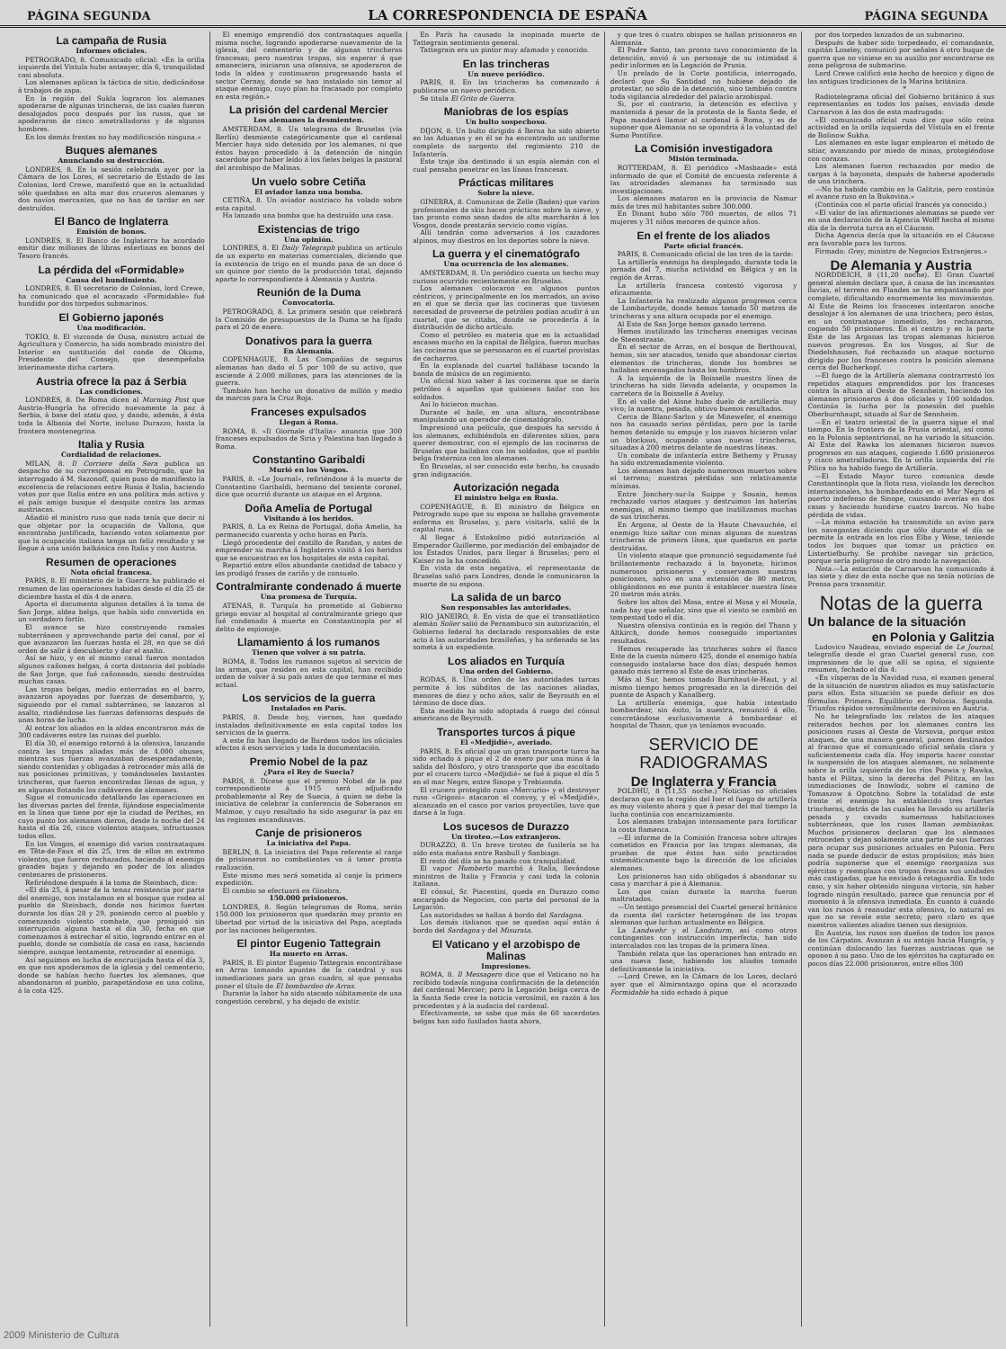PÁGINA SEGUNDA LA CORRESPONDENCIA DE ESPAÑA PÁGINA SEGUNDA
La campaña de Rusia
Informes oficiales.
PETROGRADO, 8. Comunicado oficial: «En la orilla izquierda del Vistula hubo anteayer, día 6, tranquilidad casi absoluta.
Los alemanes aplican la táctica de sitio, dedicándose á trabajos de zapa.
En la región del Sukla lograron los alemanes apoderarse de algunas trincheras, de las cuales fueron desalojados poco después por los rusos, que se apoderaron de cinco ametralladoras y de algunos hombres.
En los demás frentes no hay modificación ninguna.»
Buques alemanes
Anunciando su destrucción.
LONDRES, 8. En la sesión celebrada ayer por la Cámara de los Lores, el secretario de Estado de las Colonias, lord Crewe, manifestó que en la actualidad sólo quedaban en alta mar dos cruceros alemanes y dos navíos mercantes, que no han de tardar en ser destruídos.
El Banco de Inglaterra
Emisión de bonos.
LONDRES, 8. El Banco de Inglaterra ha acordado emitir diez millones de libras esterlinas en bonos del Tesoro francés.
La pérdida del «Formidable»
Causa del hundimiento.
LONDRES, 8. El secretario de Colonias, lord Crewe, ha comunicado que el acorazado «Formidable» fué hundido por dos torpedos submarinos.
El Gobierno japonés
Una modificación.
TOKIO, 8. El vizconde de Ousa, ministro actual de Agricultura y Comercio, ha sido nombrado ministro del Interior en sustitución del conde de Okuma, Presidente del Consejo, que desempeñaba interinamente dicha cartera.
Austria ofrece la paz á Serbia
Las condiciones.
LONDRES, 8. De Roma dicen al Morning Post que Austria-Hungría ha ofrecido nuevamente la paz á Serbia, á base del statu quo, y dando, además, á ésta toda la Albania del Norte, incluso Durazzo, hasta la frontera montenegrina.
Italia y Rusia
Cordialidad de relaciones.
MILAN, 8. Il Corriere della Sera publica un despacho de su corresponsal en Petrogrado, que ha interrogado á M. Sazonoff, quien puso de manifiesto la excelencia de relaciones entre Rusia é Italia, haciendo votos por que Italia entre en una política más activa y el país amigo busque el desquite contra las armas austriacas.
Añadió el ministro ruso que nada tenía que decir ni que objetar por la ocupación de Vallona, que encontraba justificada, haciendo votos solamente por que la ocupación italiana tenga un feliz resultado y se llegue á una unión balkánica con Italia y con Austria.
Resumen de operaciones
Nota oficial francesa.
PARIS, 8. El ministerio de la Guerra ha publicado el resumen de las operaciones habidas desde el día 25 de diciembre hasta el día 4 de enero.
Aporta el documento algunos detalles á la toma de San Jorge, aldea belga, que había sido convertida en un verdadero fortín.
El avance se hizo construyendo ramales subterráneos y aprovechando parte del canal, por el que avanzaron las fuerzas hasta el 28, en que se dió orden de salir á descubierto y dar el asalto.
Así se hizo, y en el mismo canal fueron montados algunos cañones belgas, á corta distancia del poblado de San Jorge, que fué cañoneado, siendo destruídas muchas casas.
Las tropas belgas, medio enterradas en el barro, avanzaron apoyadas por fuerzas de desembarco, y, siguiendo por el ramal subterráneo, se lanzaron al asalto, rindiéndose las fuerzas defensoras después de unas horas de lucha.
Al entrar los aliados en la aldea encontraron más de 300 cadáveres entre las ruinas del pueblo.
El día 30, el enemigo retornó á la ofensiva, lanzando contra las tropas aliadas más de 4.000 obuses, mientras sus fuerzas avanzaban desesperadamente, siendo contenidas y obligadas á retroceder más allá de sus posiciones primitivas, y tomándoseles bastantes trincheras, que fueron encontradas llenas de agua, y en algunas flotando los cadáveres de alemanes.
Sigue el comunicado detallando las operaciones en las diversas partes del frente, fijándose especialmente en la línea que tiene por eje la ciudad de Perthes, en cuyo punto los alemanes dieron, desde la noche del 24 hasta el día 26, cinco violentos ataques, infructuosos todos ellos.
En los Vosgos, el enemigo dió varios contraataques en Tête-de-Faux el día 25, tres de ellos en extremo violentos, que fueron rechazados, haciendo al enemigo grandes bajas y dejando en poder de los aliados centenares de prisioneros.
Refiriéndose después á la toma de Steinbach, dice:
«El día 25, á pesar de la tenaz resistencia por parte del enemigo, nos instalamos en el bosque que rodea al pueblo de Steinbach, donde nos hicimos fuertes durante los días 28 y 29, poniendo cerco al pueblo y comenzando violento combate, que prosiguió sin interrupción alguna hasta el día 30, fecha en que comenzamos á estrechar el sitio, logrando entrar en el pueblo, donde se combatía de casa en casa, haciendo siempre, aunque lentamente, retroceder al enemigo.
Así seguimos en lucha de encrucijada hasta el día 3, en que nos apoderamos de la iglesia y del cementerio, donde se habían hecho fuertes los alemanes, que abandonaron el pueblo, parapetándose en una colina, á la cota 425.
El enemigo emprendió dos contraataques aquella misma noche, logrando apoderarse nuevamente de la iglesia, del cementerio y de algunas trincheras francesas; pero nuestras tropas, sin esperar á que amaneciera, iniciaron una ofensiva, se apoderaron de toda la aldea y continuaron progresando hasta el sector Cernay, donde se han instalado sin temor al ataque enemigo, cuyo plan ha fracasado por completo en esta región.»
La prisión del cardenal Mercier
Los alemanes la desmienten.
AMSTERDAM, 8. Un telegrama de Bruselas (vía Berlín) desmiente categóricamente que el cardenal Mercier haya sido detenido por los alemanes, ni que éstos hayan procedido á la detención de ningún sacerdote por haber leído á los fieles belgas la pastoral del arzobispo de Malinas.
Un vuelo sobre Cetiña
El aviador lanza una bomba.
CETIÑA, 8. Un aviador austriaco ha volado sobre esta capital.
Ha lanzado una bomba que ha destruído una casa.
Existencias de trigo
Una opinión.
LONDRES, 8. El Daily Telegraph publica un artículo de un experto en materias comerciales, diciendo que la existencia de trigo en el mundo pasa de un doce ó un quince por ciento de la producción total, dejando aparte lo correspondiente á Alemania y Austria.
Reunión de la Duma
Convocatoria.
PETROGRADO, 8. La primera sesión que celebrará la Comisión de presupuestos de la Duma se ha fijado para el 20 de enero.
Donativos para la guerra
En Alemania.
COPENHAGUE, 8. Las Compañías de seguros alemanas han dado el 5 por 100 de su activo, que asciende á 2.000 millones, para las atenciones de la guerra.
También han hecho un donativo de millón y medio de marcos para la Cruz Roja.
Franceses expulsados
Llegan á Roma.
ROMA, 8. «Il Giornale d'Italia» anuncia que 300 franceses expulsados de Siria y Palestina han llegado á Roma.
Constantino Garibaldi
Murió en los Vosgos.
PARIS, 8. «Le Journal», refiriéndose á la muerte de Constantino Garibaldi, hermano del teniente coronel, dice que ocurrió durante un ataque en el Argona.
Doña Amelia de Portugal
Visitando á los heridos.
PARIS, 8. La ex Reina de Portugal, doña Amelia, ha permanecido cuarenta y ocho horas en París.
Llegó procedente del castillo de Randan, y antes de emprender su marcha á Inglaterra visitó á los heridos que se encuentran en los hospitales de esta capital.
Repartió entre ellos abundante cantidad de tabaco y les prodigó frases de cariño y de consuelo.
Contralmirante condenado á muerte
Una promesa de Turquía.
ATENAS, 8. Turquía ha prometido al Gobierno griego enviar al hospital al contralmirante griego que fué condenado á muerte en Constantinopla por el delito de espionaje.
Llamamiento á los rumanos
Tienen que volver á su patria.
ROMA, 8. Todos los rumanos sujetos al servicio de las armas, que residen en esta capital, han recibido orden de volver á su país antes de que termine el mes actual.
Los servicios de la guerra
Instalados en París.
PARIS, 8. Desde hoy, viernes, han quedado instalados definitivamente en esta capital todos los servicios de la guerra.
A este fin han llegado de Burdeos todos los oficiales afectos á esos servicios y toda la documentación.
Premio Nobel de la paz
¿Para el Rey de Suecia?
PARIS, 8. Dícese que el premio Nobel de la paz correspondiente á 1915 será adjudicado probablemente al Rey de Suecia, á quien se debe la iniciativa de celebrar la conferencia de Soberanos en Malmoe, y cuyo resultado ha sido asegurar la paz en las regiones escandinavas.
Canje de prisioneros
La iniciativa del Papa.
BERLIN, 8. La iniciativa del Papa referente al canje de prisioneros no combatientes va á tener pronta realización.
Este mismo mes será sometida al canje la primera expedición.
El cambio se efectuará en Ginebra.
150.000 prisioneros.
LONDRES, 8. Según telegramas de Roma, serán 150.000 los prisioneros que quedarán muy pronto en libertad por virtud de la iniciativa del Papa, aceptada por las naciones beligerantes.
El pintor Eugenio Tattegrain
Ha muerto en Arras.
PARIS, 8. El pintor Eugenio Tattegrain encontrábase en Arras tomando apuntes de la catedral y sus inmediaciones para un gran cuadro, al que pensaba poner el título de El bombardeo de Arras.
Durante la labor ha sido atacado súbitamente de una congestión cerebral, y ha dejado de existir.
En París ha causado la inopinada muerte de Tattegrain sentimiento general.
Tattegrain era un pintor muy afamado y conocido.
En las trincheras
Un nuevo periódico.
PARIS, 8. En las trincheras ha comenzado á publicarse un nuevo periódico.
Se titula El Grito de Guerra.
Maniobras de los espías
Un bulto sospechoso.
DIJON, 8. Un bulto dirigido á Berna ha sido abierto en las Aduanas y en él se ha encontrado un uniforme completo de sargento del regimiento 210 de Infantería.
Este traje iba destinado á un espía alemán con el cual pensaba penetrar en las líneas francesas.
Prácticas militares
Sobre la nieve.
GINEBRA, 8. Comunican de Zelle (Baden) que varios profesionales de skis hacen prácticas sobre la nieve, y tan pronto como sean dados de alta marcharán á los Vosgos, donde prestarán servicio como vigías.
Allí tendrán como adversarios á los cazadores alpinos, muy diestros en los deportes sobre la nieve.
La guerra y el cinematógrafo
Una ocurrencia de los alemanes.
AMSTERDAM, 8. Un periódico cuenta un hecho muy curioso ocurrido recientemente en Bruselas.
Los alemanes colocaron en algunos puntos céntricos, y principalmente en los mercados, un aviso en el que se decía que las cocineras que tuviesen necesidad de proveerse de petróleo podían acudir á un cuartel, que se citaba, donde se procedería á la distribución de dicho artículo.
Como el petróleo es materia que en la actualidad escasea mucho en la capital de Bélgica, fueron muchas las cocineras que se personaron en el cuartel provistas de cacharros.
En la explanada del cuartel hallábase tocando la banda de música de un regimiento.
Un oficial hizo saber á las cocineras que se daría petróleo á aquellas que quisiesen bailar con los soldados.
Así lo hicieron muchas.
Durante el baile, en una altura, encontrábase manipulando un operador de cinematógrafo.
Impresionó una película, que después ha servido á los alemanes, exhibiéndola en diferentes sitios, para querer demostrar, con el ejemplo de las cocineras de Bruselas que bailaban con los soldados, que el pueblo belga fraterniza con los alemanes.
En Bruselas, al ser conocido este hecho, ha causado gran indignación.
Autorización negada
El ministro belga en Rusia.
COPENHAGUE, 8. El ministro de Bélgica en Petrogrado supo que su esposa se hallaba gravemente enferma en Bruselas, y, para visitarla, salió de la capital rusa.
Al llegar á Estokolmo pidió autorización al Emperador Guillermo, por mediación del embajador de los Estados Unidos, para llegar á Bruselas; pero el Kaiser no la ha concedido.
En vista de esta negativa, el representante de Bruselas salió para Londres, donde le comunicaron la muerte de su esposa.
La salida de un barco
Son responsables las autoridades.
RIO JANEIRO, 8. En vista de que el transatlántico alemán Solier salió de Pernambuco sin autorización, el Gobierno federal ha declarado responsables de este acto á las autoridades brasileñas, y ha ordenado se las someta á un expediente.
Los aliados en Turquía
Una orden del Gobierno.
RODAS, 8. Una orden de las autoridades turcas permite á los súbditos de las naciones aliadas, menores de diez y ocho años, salir de Beyrouth en el término de doce días.
Esta medida ha sido adoptada á ruego del cónsul americano de Beyrouth.
Transportes turcos á pique
El «Medjidié», averiado.
PARIS, 8. Es oficial que un gran transporte turco ha sido echado á pique el 2 de enero por una mina á la salida del Bósforo, y otro transporte que iba escoltado por el crucero turco «Medjidié» se fué á pique el día 5 en el mar Negro, entre Sinope y Trebizonda.
El crucero protegido ruso «Mercurio» y el destroyer ruso «Grigoni» atacaron el convoy, y el «Medjidié», alcanzado en el casco por varios proyectiles, tuvo que darse á la fuga.
Los sucesos de Durazzo
Un tiroteo.—Los extranjeros.
DURAZZO, 8. Un breve tiroteo de fusilería se ha oído esta mañana entre Rasbull y Sanbiago.
El resto del día se ha pasado con tranquilidad.
El vapor Humberto marchó á Italia, llevándose ministros de Italia y Francia y casi toda la colonia italiana.
El cónsul, Sr. Piacentini, queda en Durazzo como encargado de Negocios, con parte del personal de la Legación.
Las autoridades se hallan á bordo del Sardagna.
Los demás italianos que se quedan aquí están á bordo del Sardagna y del Misurata.
El Vaticano y el arzobispo de Malinas
Impresiones.
ROMA, 8. Il Messagero dice que el Vaticano no ha recibido todavía ninguna confirmación de la detención del cardenal Mercier; pero la Legación belga cerca de la Santa Sede cree la noticia verosímil, en razón á los precedentes y á la audacia del cardenal.
Efectivamente, se sabe que más de 60 sacerdotes belgas han sido fusilados hasta ahora,
y que tres ó cuatro obispos se hallan prisioneros en Alemania.
El Padre Santo, tan pronto tuvo conocimiento de la detención, envió á un personaje de su intimidad á pedir informes en la Legación de Prusia.
Un prelado de la Corte pontificia, interrogado, declaró que Su Santidad no hubiese dejado de protestar, no sólo de la detención, sino también contra toda vigilancia alrededor del palacio arzobispal.
Si, por el contrario, la detención es efectiva y mantenida á pesar de la protesta de la Santa Sede, el Papa mandará llamar al cardenal á Roma, y es de suponer que Alemania no se opondría á la voluntad del Sumo Pontífice.
La Comisión investigadora
Misión terminada.
ROTTERDAM, 8. El periódico «Masbaade» está informado de que el Comité de encuesta referente á las atrocidades alemanas ha terminado sus investigaciones.
Los alemanes mataron en la provincia de Namur más de tres mil habitantes sobre 300.000.
En Dinant hubo sólo 700 muertos, de ellos 71 mujeres y 31 niños menores de quince años.
En el frente de los aliados
Parte oficial francés.
PARIS, 8. Comunicado oficial de las tres de la tarde:
La artillería enemiga ha desplegado, durante toda la jornada del 7, mucha actividad en Bélgica y en la región de Arras.
La artillería francesa contestó vigorosa y eficazmente.
La Infantería ha realizado algunos progresos cerca de Lombartzyde, donde hemos tomado 50 metros de trincheras y una altura ocupada por el enemigo.
Al Este de San Jorge hemos ganado terreno.
Hemos inutilizado las trincheras enemigas vecinas de Steenstraate.
En el sector de Arras, en el bosque de Berthouval, hemos, sin ser atacados, tenido que abandonar ciertos elementos de trincheras, donde los hombres se hallaban encenagados hasta los hombros.
A la izquierda de la Boisselle nuestra línea de trincheras ha sido llevada adelante, y ocupamos la carretera de la Boisselle á Aveluy.
En el valle del Aisne hubo duelo de artillería muy vivo; la nuestra, pesada, obtuvo buenos resultados.
Cerca de Blanc-Sarlon y de Minewefer, el enemigo nos ha causado serias pérdidas, pero por la tarde hemos detenido su empuje y los zuavos hicieron volar un blockaus, ocupando unas nuevas trincheras, situadas á 200 metros delante de nuestras líneas.
Un combate de infantería entre Bethemy y Prunay ha sido extremadamente violento.
Los alemanes han dejado numerosos muertos sobre el terreno; nuestras pérdidas son relativamente mínimas.
Entre Jonchery-sur-la Suippe y Souain, hemos rechazado varios ataques y destruimos las baterías enemigas, al mismo tiempo que inutilizamos muchas de sus trincheras.
En Argona, al Oeste de la Haute Chevauchée, el enemigo hizo saltar con minas algunas de nuestras trincheras de primera línea, que quedaron en parte destruídas.
Un violento ataque que pronunció seguidamente fué brillantemente rechazado á la bayoneta; hicimos numerosos prisioneros y conservamos nuestras posiciones, salvo en una extensión de 80 metros, obligándonos en ese punto á establecer nuestra línea 20 metros más atrás.
Sobre los altos del Mosa, entre el Mosa y el Mosela, nada hay que señalar, sino que el viento se cambió en tempestad todo el día.
Nuestra ofensiva continúa en la región del Thann y Altkirch, donde hemos conseguido importantes resultados.
Hemos recuperado las trincheras sobre el flanco Este de la cuesta número 425, donde el enemigo había conseguido instalarse hace dos días; después hemos ganado más terreno al Este de esas trincheras.
Más al Sur, hemos tomado Burnhaut-le-Haut, y al mismo tiempo hemos progresado en la dirección del puente de Aspach y Kanalberg.
La artillería enemiga, que había intentado bombardear, sin éxito, la nuestra, renunció á ello, concretándose exclusivamente á bombardear el hospital de Thann, que ya teníamos evacuado.
SERVICIO DE RADIOGRAMAS
De Inglaterra y Francia
POLDHU, 8 (11,55 noche.) Noticias no oficiales declaran que en la región del Iser el fuego de artillería es muy violento ahora y que á pesar del mal tiempo la lucha continúa con encarnizamiento.
Los alemanes trabajan intensamente para fortificar la costa flamenca.
—El informe de la Comisión francesa sobre ultrajes cometidos en Francia por las tropas alemanas, da pruebas de que éstos han sido practicados sistemáticamente bajo la dirección de los oficiales alemanes.
Los prisioneros han sido obligados á abandonar su casa y marchar á pie á Alemania.
Los que caían durante la marcha fueron maltratados.
—Un testigo presencial del Cuartel general británico da cuenta del carácter heterogéneo de las tropas alemanas que luchan actualmente en Bélgica.
La Landwehr y el Landsturm, así como otros contingentes con instrucción imperfecta, han sido intercalados con las tropas de la primera línea.
También relata que las operaciones han entrado en una nueva fase, habiendo los aliados tomado definitivamente la iniciativa.
—Lord Crewe, en la Cámara de los Lores, declaró ayer que el Almirantazgo opina que el acorazado Formidable ha sido echado á pique
por dos torpedos lanzados de un submarino.
Después de haber sido torpedeado, el comandante, capitán Loseley, comunicó por señales á otro buque de guerra que no viniese en su auxilio por encontrarse en zona peligrosa de submarino.
Lord Crewe calificó este hecho de heroico y digno de las antiguas tradiciones de la Marina británica.
*
Radiotelegrama oficial del Gobierno británico á sus representantes en todos los países, enviado desde Carnarvon á las dos de esta madrugada:
«El comunicado oficial ruso dice que sólo reina actividad en la orilla izquierda del Vístula en el frente de Bolinow Sukha.
Los alemanes en este lugar emplearon el método de sitiar, avanzando por miedo de minas, protegiéndose con corazas.
Los alemanes fueron rechazados por medio de cargas á la bayoneta, después de haberse apoderado de una trinchera.
—No ha habido cambio en la Galitzia, pero continúa el avance ruso en la Bukovina.»
(Continúa con el parte oficial francés ya conocido.)
«El valor de las afirmaciones alemanas se puede ver en una declaración de la Agencia Wolff hecha el mismo día de la derrota turca en el Cáucaso.
Dicha Agencia decía que la situación en el Cáucaso era favorable para los turcos.
Firmado: Grey, ministro de Negocios Extranjeros.»
De Alemania y Austria
NORDDEICH, 8 (11,20 noche). El Gran Cuartel general alemán declara que, á causa de las incesantes lluvias, el terreno en Flandes se ha empantanado por completo, dificultando enormemente los movimientos. Al Este de Reims los franceses intentaron anoche desalojar á los alemanes de una trinchera; pero éstos, en un contraataque inmediato, los rechazaron, cogiendo 50 prisioneros. En el centro y en la parte Este de las Argonas las tropas alemanas hicieron nuevos progresos. En los Vosgos, al Sur de Diedelshausen, fué rechazado un ataque nocturno dirigido por los franceses contra la posición alemana cerca del Bucherkopf.
—El fuego de la Artillería alemana contrarrestó los repetidos ataques emprendidos por los franceses contra la altura al Oeste de Sennheim, haciendo los alemanes prisioneros á dos oficiales y 100 soldados. Continúa la lucha por la posesión del pueblo Oberburnhaupt, situado al Sur de Sennheim.
—En el teatro oriental de la guerra sigue el mal tiempo. En la frontera de la Prusia oriental, así como en la Polonia septentrional, no ha variado la situación. Al Este del Rawka los alemanes hicieron nuevos progresos en sus ataques, cogiendo 1.600 prisioneros y cinco ametralladoras. En la orilla izquierda del río Pilica no ha habido fuego de Artillería.
—El Estado Mayor turco comunica desde Constantinopla que la flota rusa, violando los derechos internacionales, ha bombardeado en el Mar Negro el puerto indefenso de Sinope, causando averías en dos casas y haciendo hundirse cuatro barcos. No hubo pérdida de vidas.
—La misma estación ha transmitido un aviso para los navegantes diciendo que sólo durante el día se permite la entrada en los ríos Elba y Wese, teniendo todos los buques que tomar un práctico en Listertiefburhy. Se prohibe navegar sin práctico, porque sería peligroso de otro modo la navegación.
Nota.—La estación de Carnarvon ha comunicado á las siete y diez de esta noche que no tenía noticias de Prensa para transmitir.
Notas de la guerra
Un balance de la situación
en Polonia y Galitzia
Ludovico Naudeau, enviado especial de Le Journal, telegrafía desde el gran Cuartel general ruso, con impresiones de lo que allí se opina, el siguiente resumen, fechado el día 4:
«En vísperas de la Navidad rusa, el examen general de la situación de nuestros aliados es muy satisfactorio para ellos. Esta situación se puede definir en dos fórmulas: Primera. Equilibrio en Polonia. Segunda. Triunfos rápidos verosímilmente decisivos en Austria.
No he telegrafiado los relatos de los ataques reiterados hechos por los alemanes contra las posiciones rusas al Oeste de Varsovia, porque estos ataques, de una manera general, parecen destinados al fracaso que el comunicado oficial señala clara y suficientemente cada día. Hoy importa hacer constar la suspensión de los ataques alemanes, no solamente sobre la orilla izquierda de los ríos Psowia y Rawka, hasta el Pilitza, sino la derecha del Pilitza, en las inmediaciones de Inowlodz, sobre el camino de Tomaszow á Opotchno. Sobre la totalidad de este frente el enemigo ha establecido tres fuertes trincheras, detrás de las cuales ha llevado su artillería pesada y cavado numerosas habitaciones subterráneas, que los rusos llaman zembiankas. Muchos prisioneros declaran que los alemanes retroceden y dejan solamente una parte de sus fuerzas para ocupar sus posiciones actuales en Polonia. Pero nada se puede deducir de estos propósitos; más bien podría suponerse que el enemigo reorganiza sus ejércitos y reemplaza con tropas frescas sus unidades más castigadas, que ha enviado á retaguardia. En todo caso, y sin haber obtenido ninguna victoria, sin haber logrado ningún resultado, parece que renuncia por el momento á la ofensiva inmediata. En cuanto á cuándo van los rusos á reanudar esta ofensiva, lo natural es que no se revele este secreto; pero claro es que nuestros valientes aliados tienen sus designios.
En Austria, los rusos son dueños de todos los pasos de los Cárpatos. Avanzan á su antojo hacia Hungría, y continúan dislocando las fuerzas austriacas que se oponen á su paso. Uno de los ejércitos ha capturado en pocos días 22.000 prisioneros, entre ellos 300
2009 Ministerio de Cultura